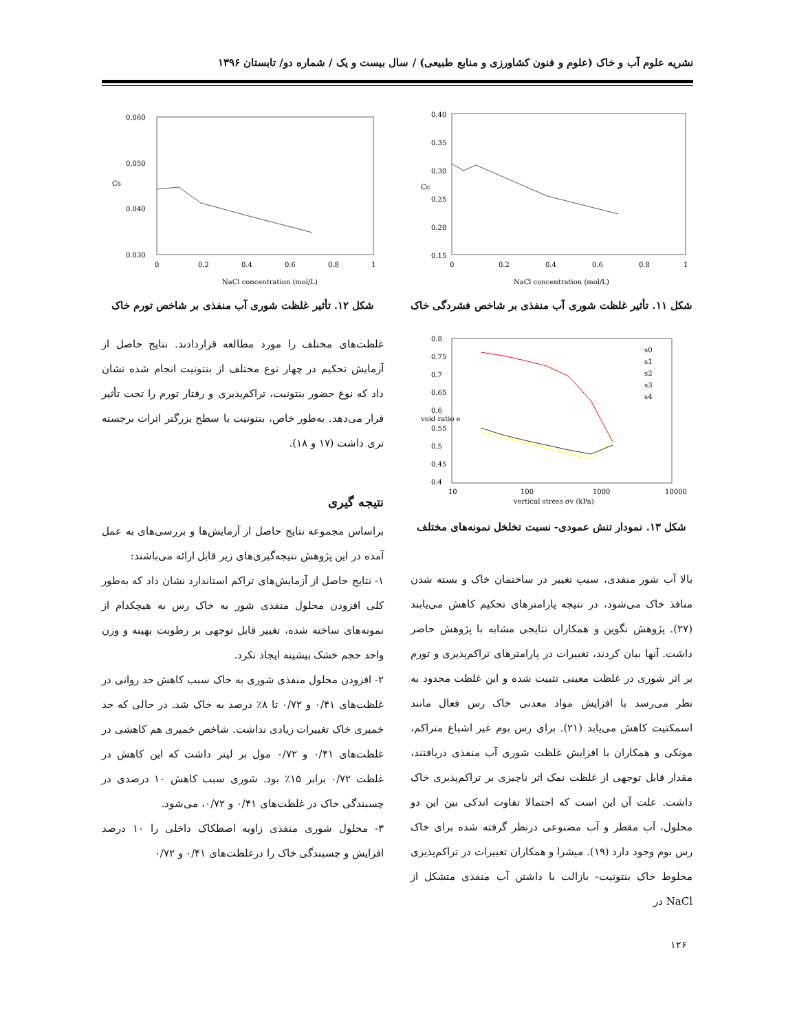نشریه علوم آب و خاک (علوم و فنون کشاورزی و منابع طبیعی) / سال بیست و یک / شماره دو/ تابستان ۱۳۹۶
0.40
0.35
0.30
0.25
0.20
0.15
0
0.2
0.4
0.6
0.8
1
Cc
NaCl concentration (mol/L)
شکل ۱۱. تأثیر غلظت شوری آب منفذی بر شاخص فشردگی خاک
0.8
0.75
0.7
0.65
0.6
0.55
0.5
0.45
0.4
10
100
1000
10000
void ratio e
s0
s1
s2
s3
s4
vertical stress σv (kPa)
شکل ۱۳. نمودار تنش عمودی- نسبت تخلخل نمونه‌های مختلف
بالا آب شور منفذی، سبب تغییر در ساختمان خاک و بسته شدن منافذ خاک می‌شود، در نتیجه پارامترهای تحکیم کاهش می‌یابند (۲۷). پژوهش نگوین و همکاران نتایجی مشابه با پژوهش حاضر داشت. آنها بیان کردند، تغییرات در پارامترهای تراکم‌پذیری و تورم بر اثر شوری در غلظت معینی تثبیت شده و این غلظت محدود به نظر می‌رسد با افزایش مواد معدنی خاک رس فعال مانند اسمکتیت کاهش می‌یابد (۲۱). برای رس بوم غیر اشباع متراکم، مونکی و همکاران با افزایش غلظت شوری آب منفذی دریافتند، مقدار قابل توجهی از غلظت نمک اثر ناچیزی بر تراکم‌پذیری خاک داشت. علت آن این است که احتمالا تفاوت اندکی بین این دو محلول، آب مقطر و آب مصنوعی درنظر گرفته شده برای خاک رس بوم وجود دارد (۱۹). میشرا و همکاران تغییرات در تراکم‌پذیری مخلوط خاک بنتونیت- بازالت با داشتن آب منفذی متشکل از NaCl در
0.060
0.050
0.040
0.030
0
0.2
0.4
0.6
0.8
1
Cs
NaCl concentration (mol/L)
شکل ۱۲. تأثیر غلظت شوری آب منفذی بر شاخص تورم خاک
غلظت‌های مختلف را مورد مطالعه قراردادند. نتایج حاصل از آزمایش تحکیم در چهار نوع مختلف از بنتونیت انجام شده نشان داد که نوع حضور بنتونیت، تراکم‌پذیری و رفتار تورم را تحت تأثیر قرار می‌دهد. به‌طور خاص، بنتونیت با سطح بزرگتر اثرات برجسته تری داشت (۱۷ و ۱۸).
نتیجه گیری
براساس مجموعه نتایج حاصل از آزمایش‌ها و بررسی‌های به عمل آمده در این پژوهش نتیجه‌گیری‌های زیر قابل ارائه می‌باشند:
۱- نتایج حاصل از آزمایش‌های تراکم استاندارد نشان داد که به‌طور کلی افزودن محلول منفذی شور به خاک رس به هیچکدام از نمونه‌های ساخته شده، تغییر قابل توجهی بر رطوبت بهینه و وزن واحد حجم خشک بیشینه ایجاد نکرد.
۲- افزودن محلول منفذی شوری به خاک سبب کاهش حد روانی در غلظت‌های ۰/۴۱ و ۰/۷۲ تا ۸٪ درصد به خاک شد. در حالی که حد خمیری خاک تغییرات زیادی نداشت. شاخص خمیری هم کاهشی در غلظت‌های ۰/۴۱ و ۰/۷۲ مول بر لیتر داشت که این کاهش در غلظت ۰/۷۲ برابر ۱۵٪ بود. شوری سبب کاهش ۱۰ درصدی در چسبندگی خاک در غلظت‌های ۰/۴۱ و ۰/۷۲، می‌شود.
۳- محلول شوری منفذی زاویه اصطکاک داخلی را ۱۰ درصد افزایش و چسبندگی خاک را درغلظت‌های ۰/۴۱ و ۰/۷۲
۱۲۶